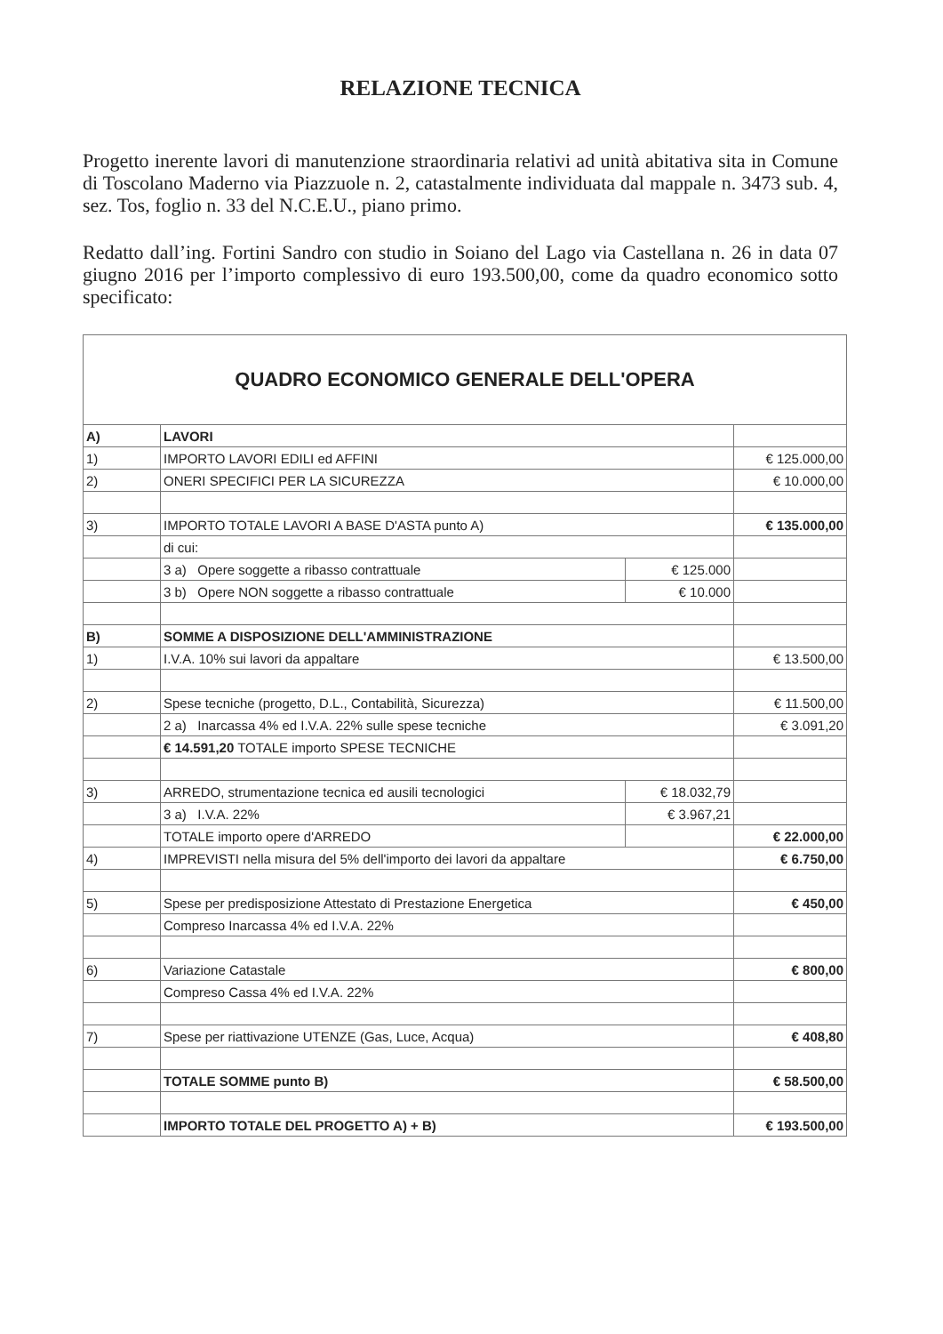RELAZIONE TECNICA
Progetto inerente lavori di manutenzione straordinaria relativi ad unità abitativa sita in Comune di Toscolano Maderno via Piazzuole n. 2, catastalmente individuata dal mappale n. 3473 sub. 4, sez. Tos, foglio n. 33 del N.C.E.U., piano primo.
Redatto dall’ing. Fortini Sandro con studio in Soiano del Lago via Castellana n. 26 in data 07 giugno 2016 per l’importo complessivo di euro 193.500,00, come da quadro economico sotto specificato:
| QUADRO ECONOMICO GENERALE DELL'OPERA | | | |
| A) | LAVORI | | |
| 1) | IMPORTO LAVORI EDILI ed AFFINI | | € 125.000,00 |
| 2) | ONERI SPECIFICI PER LA SICUREZZA | | € 10.000,00 |
| 3) | IMPORTO TOTALE LAVORI A BASE D'ASTA punto A) | | € 135.000,00 |
| | di cui: | | |
| | 3 a) Opere soggette a ribasso contrattuale | € 125.000 | |
| | 3 b) Opere NON soggette a ribasso contrattuale | € 10.000 | |
| B) | SOMME A DISPOSIZIONE DELL'AMMINISTRAZIONE | | |
| 1) | I.V.A. 10% sui lavori da appaltare | | € 13.500,00 |
| 2) | Spese tecniche (progetto, D.L., Contabilità, Sicurezza) | | € 11.500,00 |
| | 2 a) Inarcassa 4% ed I.V.A. 22% sulle spese tecniche | | € 3.091,20 |
| | € 14.591,20 TOTALE importo SPESE TECNICHE | | |
| 3) | ARREDO, strumentazione tecnica ed ausili tecnologici | € 18.032,79 | |
| | 3 a) I.V.A. 22% | € 3.967,21 | |
| | TOTALE importo opere d'ARREDO | | € 22.000,00 |
| 4) | IMPREVISTI nella misura del 5% dell'importo dei lavori da appaltare | | € 6.750,00 |
| 5) | Spese per predisposizione Attestato di Prestazione Energetica | | € 450,00 |
| | Compreso Inarcassa 4% ed I.V.A. 22% | | |
| 6) | Variazione Catastale | | € 800,00 |
| | Compreso Cassa 4% ed I.V.A. 22% | | |
| 7) | Spese per riattivazione UTENZE (Gas, Luce, Acqua) | | € 408,80 |
| | TOTALE SOMME punto B) | | € 58.500,00 |
| | IMPORTO TOTALE DEL PROGETTO A) + B) | | € 193.500,00 |